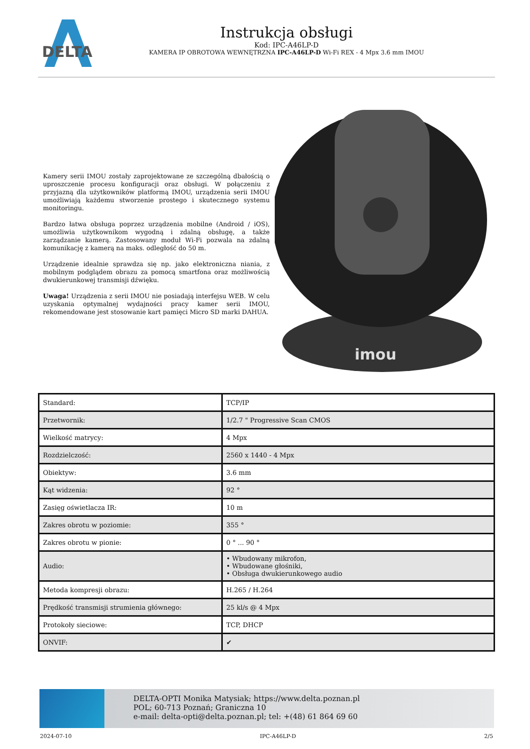DELTA
Instrukcja obsługi
Kod: IPC-A46LP-D
KAMERA IP OBROTOWA WEWNĘTRZNA IPC-A46LP-D Wi-Fi REX - 4 Mpx 3.6 mm IMOU
Kamery serii IMOU zostały zaprojektowane ze szczególną dbałością o uproszczenie procesu konfiguracji oraz obsługi. W połączeniu z przyjazną dla użytkowników platformą IMOU, urządzenia serii IMOU umożliwiają każdemu stworzenie prostego i skutecznego systemu monitoringu.
Bardzo łatwa obsługa poprzez urządzenia mobilne (Android / iOS), umożliwia użytkownikom wygodną i zdalną obsługę, a także zarządzanie kamerą. Zastosowany moduł Wi-Fi pozwala na zdalną komunikację z kamerą na maks. odległość do 50 m.
Urządzenie idealnie sprawdza się np. jako elektroniczna niania, z mobilnym podglądem obrazu za pomocą smartfona oraz możliwością dwukierunkowej transmisji dźwięku.
Uwaga! Urządzenia z serii IMOU nie posiadają interfejsu WEB. W celu uzyskania optymalnej wydajności pracy kamer serii IMOU, rekomendowane jest stosowanie kart pamięci Micro SD marki DAHUA.
imou
| Standard: | TCP/IP |
| Przetwornik: | 1/2.7 " Progressive Scan CMOS |
| Wielkość matrycy: | 4 Mpx |
| Rozdzielczość: | 2560 x 1440 - 4 Mpx |
| Obiektyw: | 3.6 mm |
| Kąt widzenia: | 92 ° |
| Zasięg oświetlacza IR: | 10 m |
| Zakres obrotu w poziomie: | 355 ° |
| Zakres obrotu w pionie: | 0 ° ... 90 ° |
| Audio: | • Wbudowany mikrofon, • Wbudowane głośniki, • Obsługa dwukierunkowego audio |
| Metoda kompresji obrazu: | H.265 / H.264 |
| Prędkość transmisji strumienia głównego: | 25 kl/s @ 4 Mpx |
| Protokoły sieciowe: | TCP, DHCP |
| ONVIF: | ✔ |
DELTA-OPTI Monika Matysiak; https://www.delta.poznan.pl
POL; 60-713 Poznań; Graniczna 10
e-mail: delta-opti@delta.poznan.pl; tel: +(48) 61 864 69 60
2024-07-10 IPC-A46LP-D 2/5